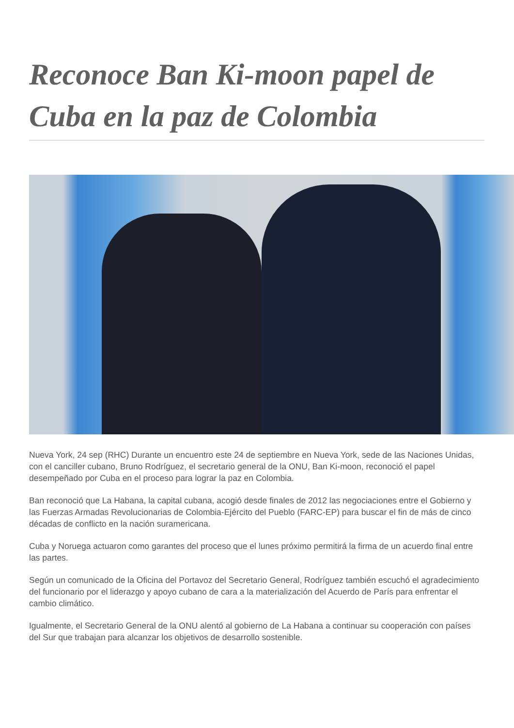Reconoce Ban Ki-moon papel de Cuba en la paz de Colombia
Nueva York, 24 sep (RHC) Durante un encuentro este 24 de septiembre en Nueva York, sede de las Naciones Unidas, con el canciller cubano, Bruno Rodríguez, el secretario general de la ONU, Ban Ki-moon, reconoció el papel desempeñado por Cuba en el proceso para lograr la paz en Colombia.
Ban reconoció que La Habana, la capital cubana, acogió desde finales de 2012 las negociaciones entre el Gobierno y las Fuerzas Armadas Revolucionarias de Colombia-Ejército del Pueblo (FARC-EP) para buscar el fin de más de cinco décadas de conflicto en la nación suramericana.
Cuba y Noruega actuaron como garantes del proceso que el lunes próximo permitirá la firma de un acuerdo final entre las partes.
Según un comunicado de la Oficina del Portavoz del Secretario General, Rodríguez también escuchó el agradecimiento del funcionario por el liderazgo y apoyo cubano de cara a la materialización del Acuerdo de París para enfrentar el cambio climático.
Igualmente, el Secretario General de la ONU alentó al gobierno de La Habana a continuar su cooperación con países del Sur que trabajan para alcanzar los objetivos de desarrollo sostenible.